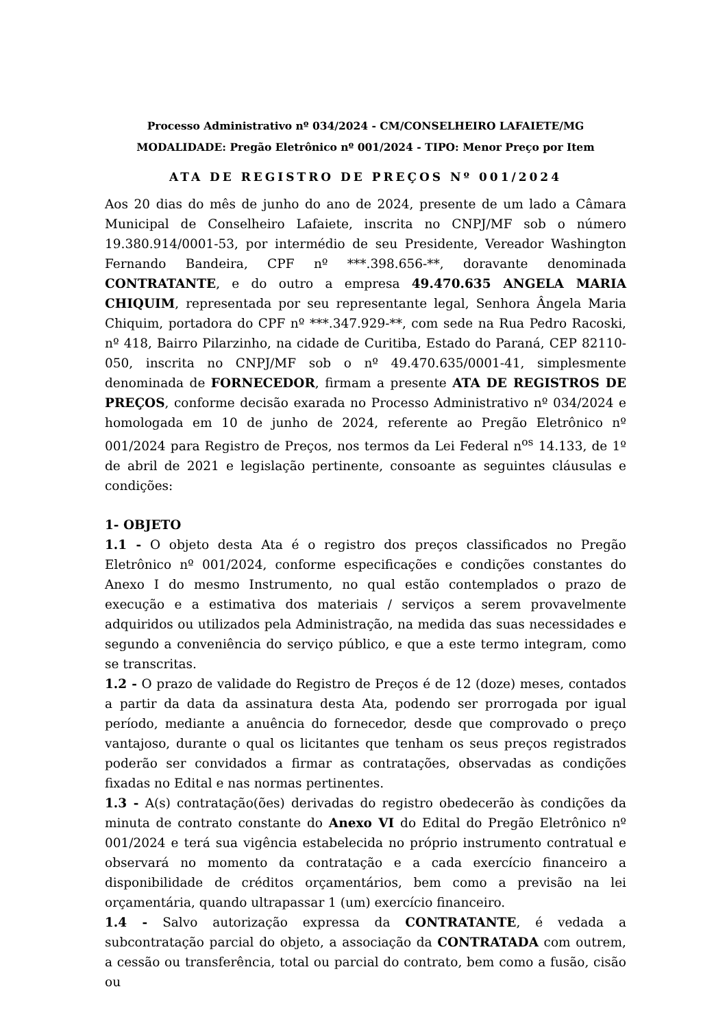Processo Administrativo nº 034/2024 - CM/CONSELHEIRO LAFAIETE/MG
MODALIDADE: Pregão Eletrônico nº 001/2024 - TIPO: Menor Preço por Item
ATA DE REGISTRO DE PREÇOS Nº 001/2024
Aos 20 dias do mês de junho do ano de 2024, presente de um lado a Câmara Municipal de Conselheiro Lafaiete, inscrita no CNPJ/MF sob o número 19.380.914/0001-53, por intermédio de seu Presidente, Vereador Washington Fernando Bandeira, CPF nº ***.398.656-**, doravante denominada CONTRATANTE, e do outro a empresa 49.470.635 ANGELA MARIA CHIQUIM, representada por seu representante legal, Senhora Ângela Maria Chiquim, portadora do CPF nº ***.347.929-**, com sede na Rua Pedro Racoski, nº 418, Bairro Pilarzinho, na cidade de Curitiba, Estado do Paraná, CEP 82110-050, inscrita no CNPJ/MF sob o nº 49.470.635/0001-41, simplesmente denominada de FORNECEDOR, firmam a presente ATA DE REGISTROS DE PREÇOS, conforme decisão exarada no Processo Administrativo nº 034/2024 e homologada em 10 de junho de 2024, referente ao Pregão Eletrônico nº 001/2024 para Registro de Preços, nos termos da Lei Federal n<sup>os</sup> 14.133, de 1º de abril de 2021 e legislação pertinente, consoante as seguintes cláusulas e condições:
1- OBJETO
1.1 - O objeto desta Ata é o registro dos preços classificados no Pregão Eletrônico nº 001/2024, conforme especificações e condições constantes do Anexo I do mesmo Instrumento, no qual estão contemplados o prazo de execução e a estimativa dos materiais / serviços a serem provavelmente adquiridos ou utilizados pela Administração, na medida das suas necessidades e segundo a conveniência do serviço público, e que a este termo integram, como se transcritas.
1.2 - O prazo de validade do Registro de Preços é de 12 (doze) meses, contados a partir da data da assinatura desta Ata, podendo ser prorrogada por igual período, mediante a anuência do fornecedor, desde que comprovado o preço vantajoso, durante o qual os licitantes que tenham os seus preços registrados poderão ser convidados a firmar as contratações, observadas as condições fixadas no Edital e nas normas pertinentes.
1.3 - A(s) contratação(ões) derivadas do registro obedecerão às condições da minuta de contrato constante do Anexo VI do Edital do Pregão Eletrônico nº 001/2024 e terá sua vigência estabelecida no próprio instrumento contratual e observará no momento da contratação e a cada exercício financeiro a disponibilidade de créditos orçamentários, bem como a previsão na lei orçamentária, quando ultrapassar 1 (um) exercício financeiro.
1.4 - Salvo autorização expressa da CONTRATANTE, é vedada a subcontratação parcial do objeto, a associação da CONTRATADA com outrem, a cessão ou transferência, total ou parcial do contrato, bem como a fusão, cisão ou